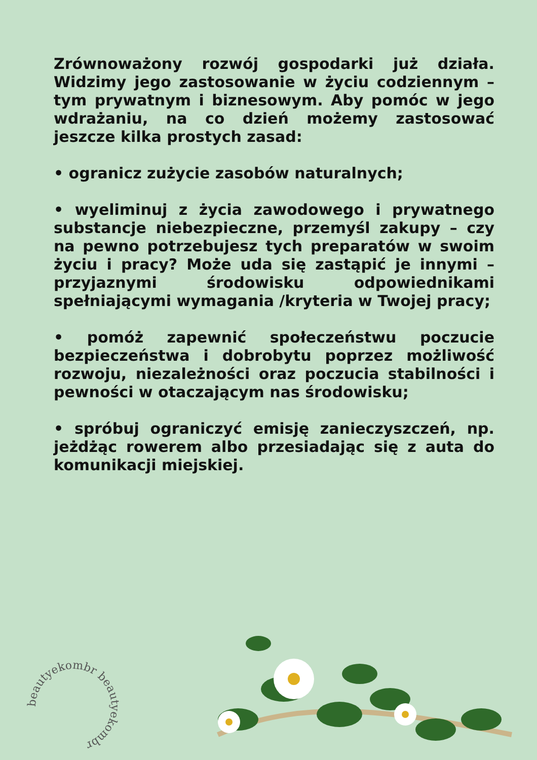Zrównoważony rozwój gospodarki już działa. Widzimy jego zastosowanie w życiu codziennym – tym prywatnym i biznesowym. Aby pomóc w jego wdrażaniu, na co dzień możemy zastosować jeszcze kilka prostych zasad:
• ogranicz zużycie zasobów naturalnych;
• wyeliminuj z życia zawodowego i prywatnego substancje niebezpieczne, przemyśl zakupy – czy na pewno potrzebujesz tych preparatów w swoim życiu i pracy? Może uda się zastąpić je innymi – przyjaznymi środowisku odpowiednikami spełniającymi wymagania /kryteria w Twojej pracy;
• pomóż zapewnić społeczeństwu poczucie bezpieczeństwa i dobrobytu poprzez możliwość rozwoju, niezależności oraz poczucia stabilności i pewności w otaczającym nas środowisku;
• spróbuj ograniczyć emisję zanieczyszczeń, np. jeżdżąc rowerem albo przesiadając się z auta do komunikacji miejskiej.
beautyekombr beautyekombr